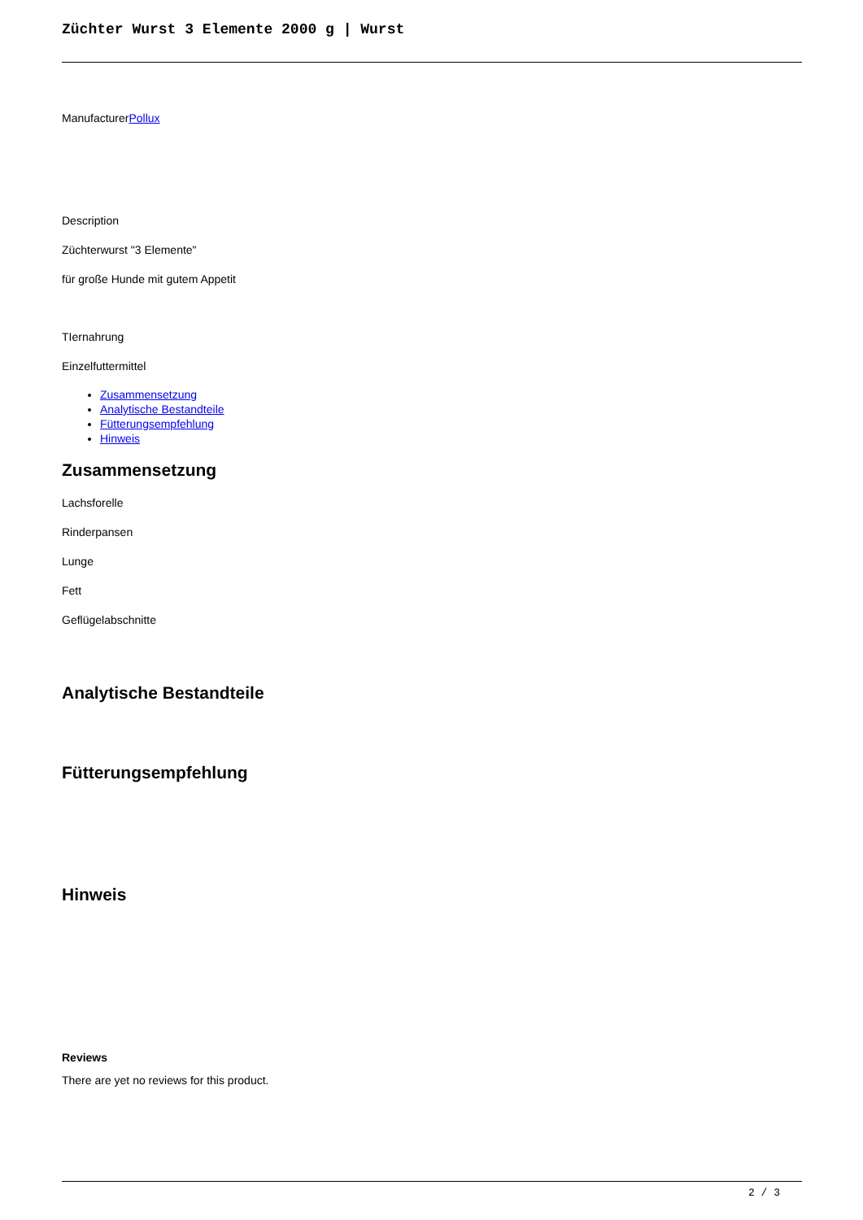Züchter Wurst 3 Elemente 2000 g | Wurst
ManufacturerPollux
Description
Züchterwurst "3 Elemente"
für große Hunde mit gutem Appetit
TIernahrung
Einzelfuttermittel
Zusammensetzung
Analytische Bestandteile
Fütterungsempfehlung
Hinweis
Zusammensetzung
Lachsforelle
Rinderpansen
Lunge
Fett
Geflügelabschnitte
Analytische Bestandteile
Fütterungsempfehlung
Hinweis
Reviews
There are yet no reviews for this product.
2 / 3